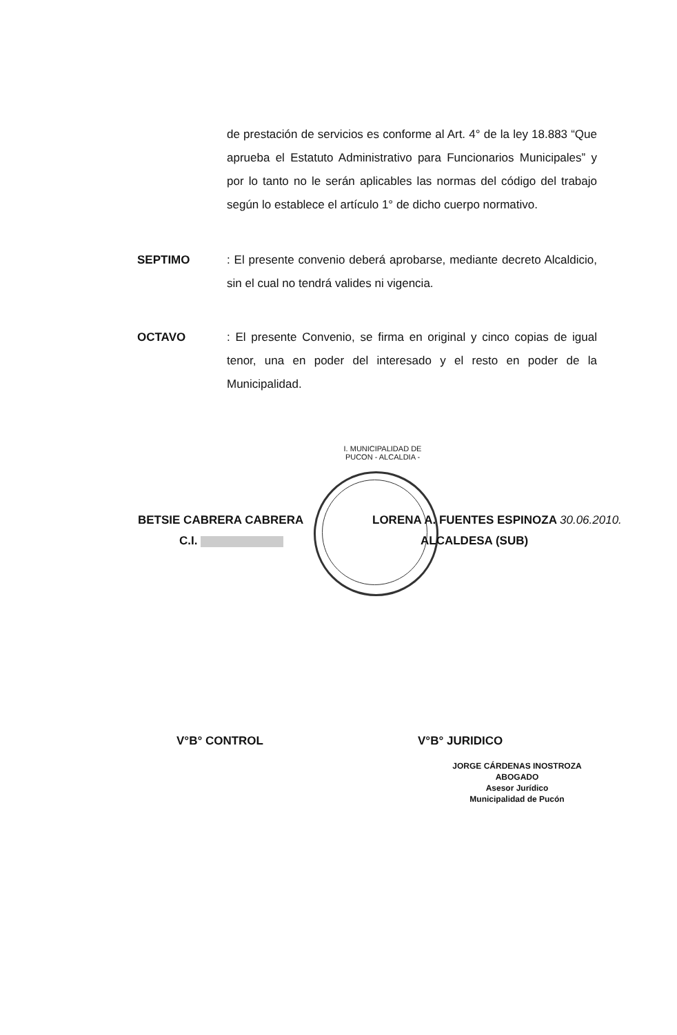de prestación de servicios es conforme al Art. 4° de la ley 18.883 “Que aprueba el Estatuto Administrativo para Funcionarios Municipales” y por lo tanto no le serán aplicables las normas del código del trabajo según lo establece el artículo 1° de dicho cuerpo normativo.
SEPTIMO : El presente convenio deberá aprobarse, mediante decreto Alcaldicio, sin el cual no tendrá valides ni vigencia.
OCTAVO : El presente Convenio, se firma en original y cinco copias de igual tenor, una en poder del interesado y el resto en poder de la Municipalidad.
I. MUNICIPALIDAD DE PUCON - ALCALDIA -
BETSIE CABRERA CABRERA LORENA A. FUENTES ESPINOZA 30.06.2010.
C.I. ALCALDESA (SUB)
V°B° CONTROL V°B° JURIDICO
JORGE CÁRDENAS INOSTROZA
ABOGADO
Asesor Jurídico
Municipalidad de Pucón